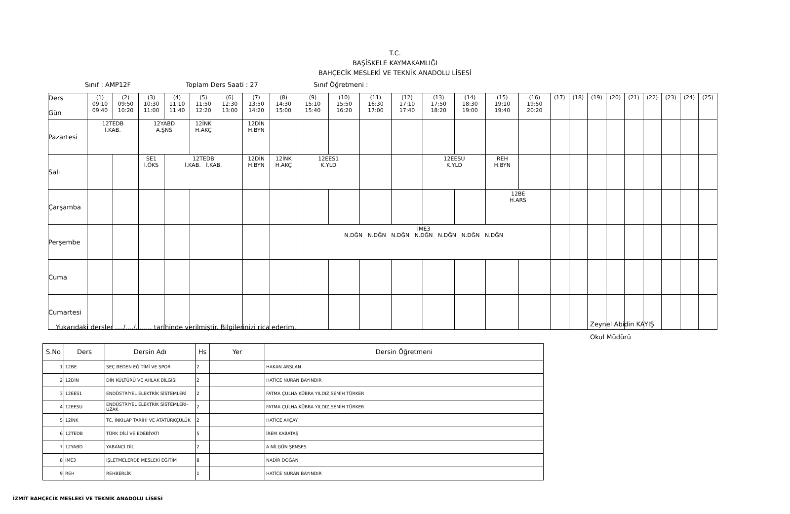T.C.
BAŞİSKELE KAYMAKAMLIĞI
BAHÇECİK MESLEKİ VE TEKNİK ANADOLU LİSESİ
Sınıf : AMP12F Toplam Ders Saati : 27 Sınıf Öğretmeni :
| Ders Gün | (1) 09:10 09:40 | (2) 09:50 10:20 | (3) 10:30 11:00 | (4) 11:10 11:40 | (5) 11:50 12:20 | (6) 12:30 13:00 | (7) 13:50 14:20 | (8) 14:30 15:00 | (9) 15:10 15:40 | (10) 15:50 16:20 | (11) 16:30 17:00 | (12) 17:10 17:40 | (13) 17:50 18:20 | (14) 18:30 19:00 | (15) 19:10 19:40 | (16) 19:50 20:20 | (17) | (18) | (19) | (20) | (21) | (22) | (23) | (24) | (25) |
| Pazartesi | 12TEDB İ.KAB. | | 12YABD A.ŞNS | | 12İNK H.AKÇ | | 12DİN H.BYN | | | | | | | | | | | | | | | | | | |
| Salı | | | SE1 İ.ÖKS | 12TEDB İ.KAB. İ.KAB. | | | 12DİN H.BYN | 12İNK H.AKÇ | 12EES1 K.YLD | | | | 12EESU K.YLD | | REH H.BYN | | | | | | | | | | |
| Çarşamba | | | | | | | | | | | | | | | 12BE H.ARS | | | | | | | | | | |
| Perşembe | | | | | | | | | İME3 N.DĞN N.DĞN N.DĞN N.DĞN N.DĞN N.DĞN N.DĞN | | | | | | | | | | | | | | | | |
| Cuma | | | | | | | | | | | | | | | | | | | | | | | | | |
| Cumartesi | | | | | | | | | | | | | | | | | | | | | | | | | |
Yukarıdaki dersler ..../..../........ tarihinde verilmiştir. Bilgilerinizi rica ederim.
Zeynel Abidin KAYIŞ
Okul Müdürü
| S.No | Ders | Dersin Adı | Hs | Yer | Dersin Öğretmeni |
| --- | --- | --- | --- | --- | --- |
| 1 | 12BE | SEÇ.BEDEN EĞİTİMİ VE SPOR | 2 | | HAKAN ARSLAN |
| 2 | 12DİN | DİN KÜLTÜRÜ VE AHLAK BİLGİSİ | 2 | | HATİCE NURAN BAYINDIR |
| 3 | 12EES1 | ENDÜSTRİYEL ELEKTRİK SİSTEMLERİ | 2 | | FATMA ÇULHA,KÜBRA YILDIZ,SEMİH TÜRKER |
| 4 | 12EESU | ENDÜSTRİYEL ELEKTRİK SİSTEMLERİ-UZAK | 2 | | FATMA ÇULHA,KÜBRA YILDIZ,SEMİH TÜRKER |
| 5 | 12İNK | TC. İNKILAP TARİHİ VE ATATÜRKÇÜLÜK | 2 | | HATİCE AKÇAY |
| 6 | 12TEDB | TÜRK DİLİ VE EDEBİYATI | 5 | | İREM KABATAŞ |
| 7 | 12YABD | YABANCI DİL | 2 | | A.NİLGÜN ŞENSES |
| 8 | İME3 | İŞLETMELERDE MESLEKİ EĞİTİM | 8 | | NADİR DOĞAN |
| 9 | REH | REHBERLİK | 1 | | HATİCE NURAN BAYINDIR |
İZMİT BAHÇECİK MESLEKİ VE TEKNİK ANADOLU LİSESİ